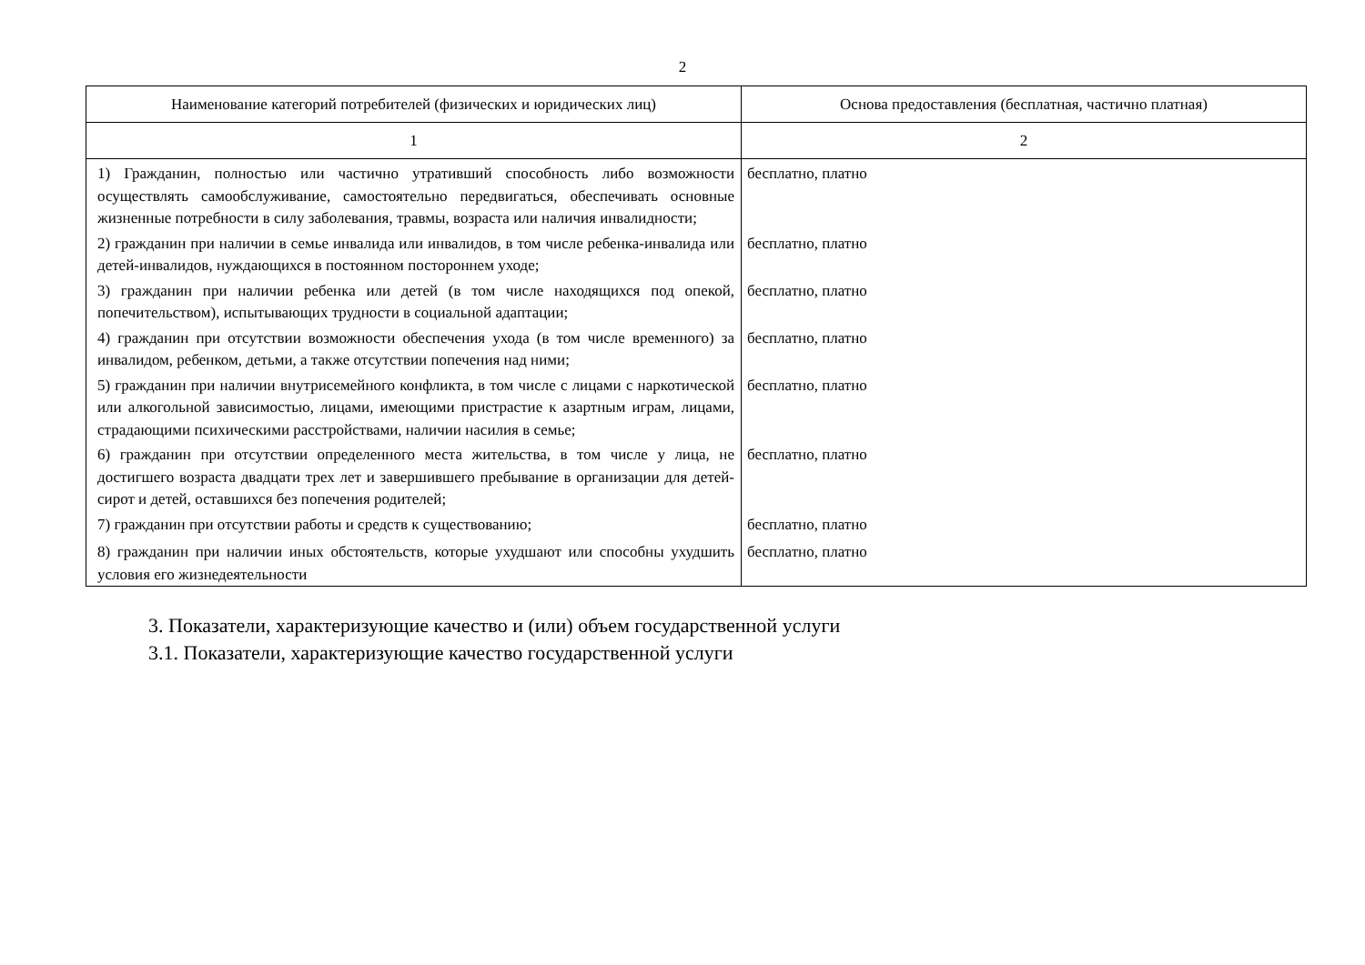2
| Наименование категорий потребителей (физических и юридических лиц) | Основа предоставления (бесплатная, частично платная) |
| --- | --- |
| 1 | 2 |
| 1) Гражданин, полностью или частично утративший способность либо возможности осуществлять самообслуживание, самостоятельно передвигаться, обеспечивать основные жизненные потребности в силу заболевания, травмы, возраста или наличия инвалидности; | бесплатно, платно |
| 2) гражданин при наличии в семье инвалида или инвалидов, в том числе ребенка-инвалида или детей-инвалидов, нуждающихся в постоянном постороннем уходе; | бесплатно, платно |
| 3) гражданин при наличии ребенка или детей (в том числе находящихся под опекой, попечительством), испытывающих трудности в социальной адаптации; | бесплатно, платно |
| 4) гражданин при отсутствии возможности обеспечения ухода (в том числе временного) за инвалидом, ребенком, детьми, а также отсутствии попечения над ними; | бесплатно, платно |
| 5) гражданин при наличии внутрисемейного конфликта, в том числе с лицами с наркотической или алкогольной зависимостью, лицами, имеющими пристрастие к азартным играм, лицами, страдающими психическими расстройствами, наличии насилия в семье; | бесплатно, платно |
| 6) гражданин при отсутствии определенного места жительства, в том числе у лица, не достигшего возраста двадцати трех лет и завершившего пребывание в организации для детей-сирот и детей, оставшихся без попечения родителей; | бесплатно, платно |
| 7) гражданин при отсутствии работы и средств к существованию; | бесплатно, платно |
| 8) гражданин при наличии иных обстоятельств, которые ухудшают или способны ухудшить условия его жизнедеятельности | бесплатно, платно |
3. Показатели, характеризующие качество и (или) объем государственной услуги
3.1. Показатели, характеризующие качество государственной услуги